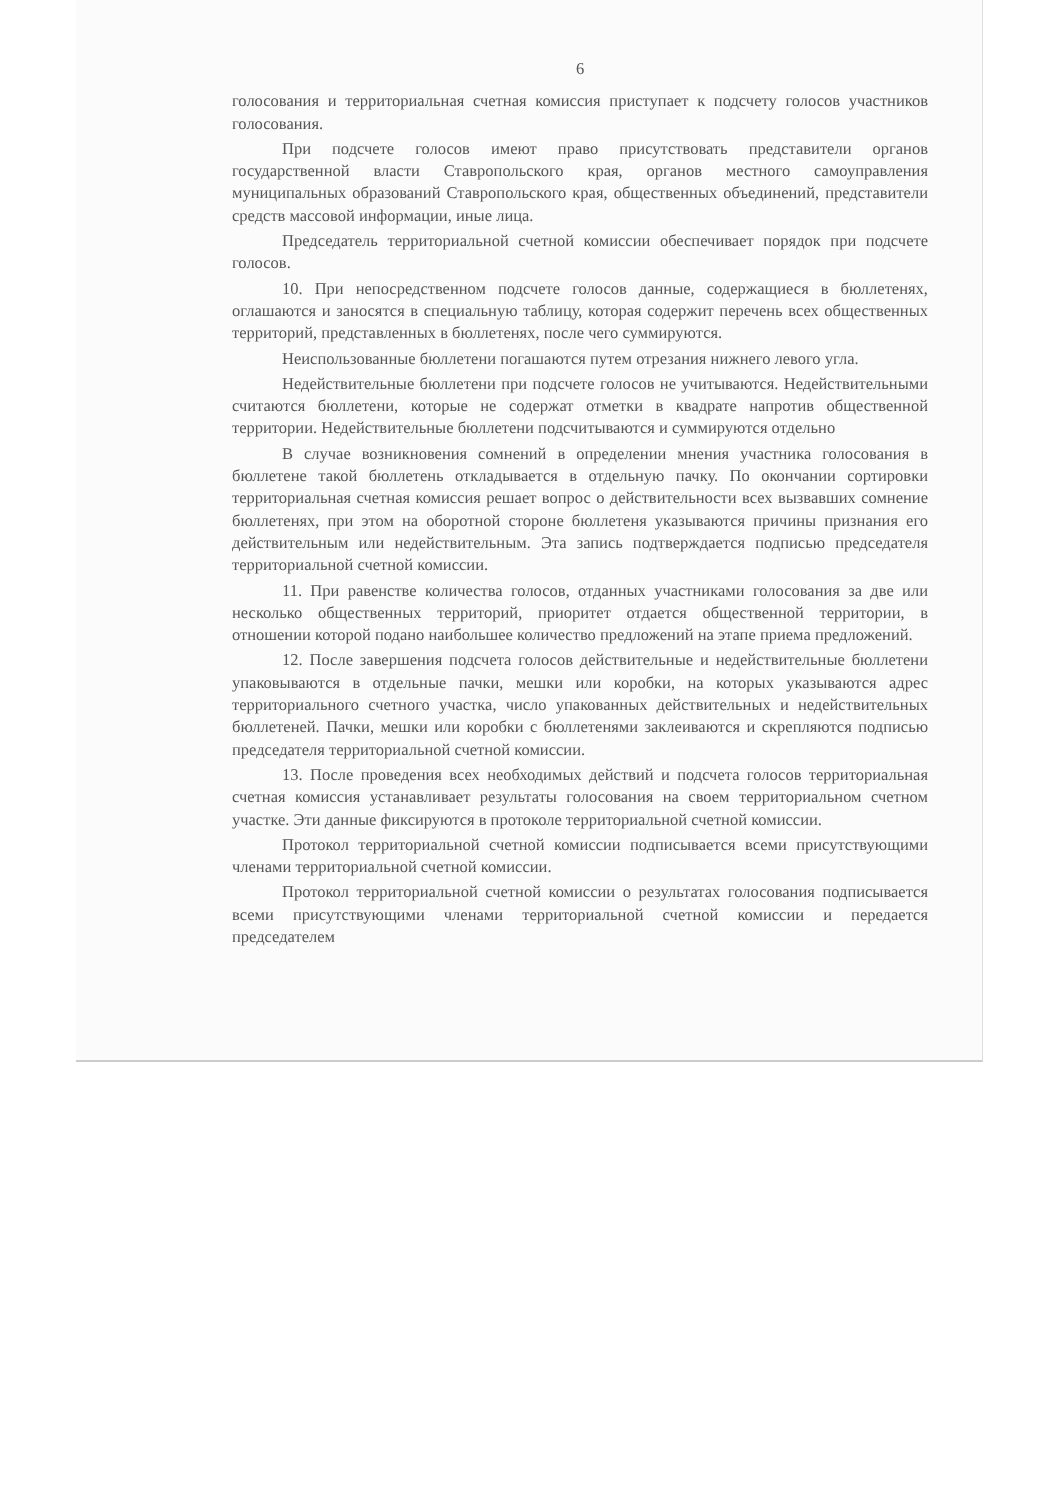6
голосования и территориальная счетная комиссия приступает к подсчету голосов участников голосования.
При подсчете голосов имеют право присутствовать представители органов государственной власти Ставропольского края, органов местного самоуправления муниципальных образований Ставропольского края, общественных объединений, представители средств массовой информации, иные лица.
Председатель территориальной счетной комиссии обеспечивает порядок при подсчете голосов.
10. При непосредственном подсчете голосов данные, содержащиеся в бюллетенях, оглашаются и заносятся в специальную таблицу, которая содержит перечень всех общественных территорий, представленных в бюллетенях, после чего суммируются.
Неиспользованные бюллетени погашаются путем отрезания нижнего левого угла.
Недействительные бюллетени при подсчете голосов не учитываются. Недействительными считаются бюллетени, которые не содержат отметки в квадрате напротив общественной территории. Недействительные бюллетени подсчитываются и суммируются отдельно
В случае возникновения сомнений в определении мнения участника голосования в бюллетене такой бюллетень откладывается в отдельную пачку. По окончании сортировки территориальная счетная комиссия решает вопрос о действительности всех вызвавших сомнение бюллетенях, при этом на оборотной стороне бюллетеня указываются причины признания его действительным или недействительным. Эта запись подтверждается подписью председателя территориальной счетной комиссии.
11. При равенстве количества голосов, отданных участниками голосования за две или несколько общественных территорий, приоритет отдается общественной территории, в отношении которой подано наибольшее количество предложений на этапе приема предложений.
12. После завершения подсчета голосов действительные и недействительные бюллетени упаковываются в отдельные пачки, мешки или коробки, на которых указываются адрес территориального счетного участка, число упакованных действительных и недействительных бюллетеней. Пачки, мешки или коробки с бюллетенями заклеиваются и скрепляются подписью председателя территориальной счетной комиссии.
13. После проведения всех необходимых действий и подсчета голосов территориальная счетная комиссия устанавливает результаты голосования на своем территориальном счетном участке. Эти данные фиксируются в протоколе территориальной счетной комиссии.
Протокол территориальной счетной комиссии подписывается всеми присутствующими членами территориальной счетной комиссии.
Протокол территориальной счетной комиссии о результатах голосования подписывается всеми присутствующими членами территориальной счетной комиссии и передается председателем